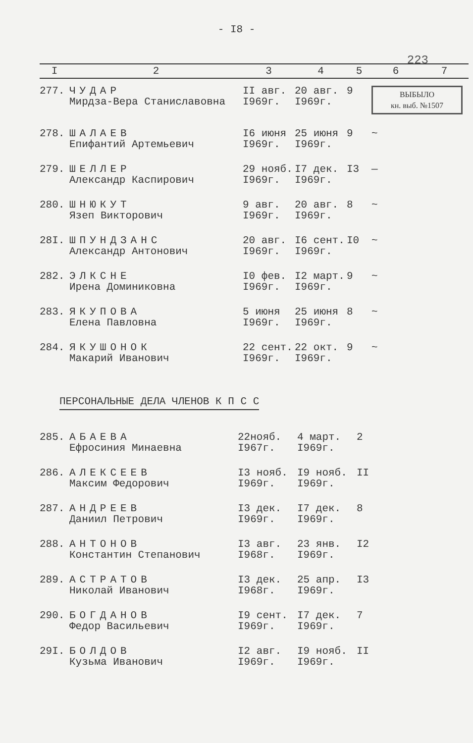- I8 -
223
| I | 2 | 3 | 4 | 5 | 6 | 7 |
| --- | --- | --- | --- | --- | --- | --- |
| 277. | ЧУДАР Мирдза-Вера Станиславовна | II авг. I969г. | 20 авг. I969г. | 9 | ВЫБЫЛО кн. выб. №1507 | |
| 278. | ШАЛАЕВ Епифантий Артемьевич | I6 июня I969г. | 25 июня I969г. | 9 | ~ | |
| 279. | ШЕЛЛЕР Александр Каспирович | 29 нояб. I969г. | I7 дек. I969г. | I3 | — | |
| 280. | ШНЮКУТ Язеп Викторович | 9 авг. I969г. | 20 авг. I969г. | 8 | ~ | |
| 28I. | ШПУНДЗАНС Александр Антонович | 20 авг. I969г. | I6 сент. I969г. | I0 | ~ | |
| 282. | ЭЛКСНЕ Ирена Доминиковна | I0 фев. I969г. | I2 март. I969г. | 9 | ~ | |
| 283. | ЯКУПОВА Елена Павловна | 5 июня I969г. | 25 июня I969г. | 8 | ~ | |
| 284. | ЯКУШОНОК Макарий Иванович | 22 сент. I969г. | 22 окт. I969г. | 9 | ~ | |
ПЕРСОНАЛЬНЫЕ ДЕЛА ЧЛЕНОВ К П С С
| 285. | АБАЕВА Ефросиния Минаевна | 22нояб. I967г. | 4 март. I969г. | 2 |
| 286. | АЛЕКСЕЕВ Максим Федорович | I3 нояб. I969г. | I9 нояб. I969г. | II |
| 287. | АНДРЕЕВ Даниил Петрович | I3 дек. I969г. | I7 дек. I969г. | 8 |
| 288. | АНТОНОВ Константин Степанович | I3 авг. I968г. | 23 янв. I969г. | I2 |
| 289. | АСТРАТОВ Николай Иванович | I3 дек. I968г. | 25 апр. I969г. | I3 |
| 290. | БОГДАНОВ Федор Васильевич | I9 сент. I969г. | I7 дек. I969г. | 7 |
| 29I. | БОЛДОВ Кузьма Иванович | I2 авг. I969г. | I9 нояб. I969г. | II |